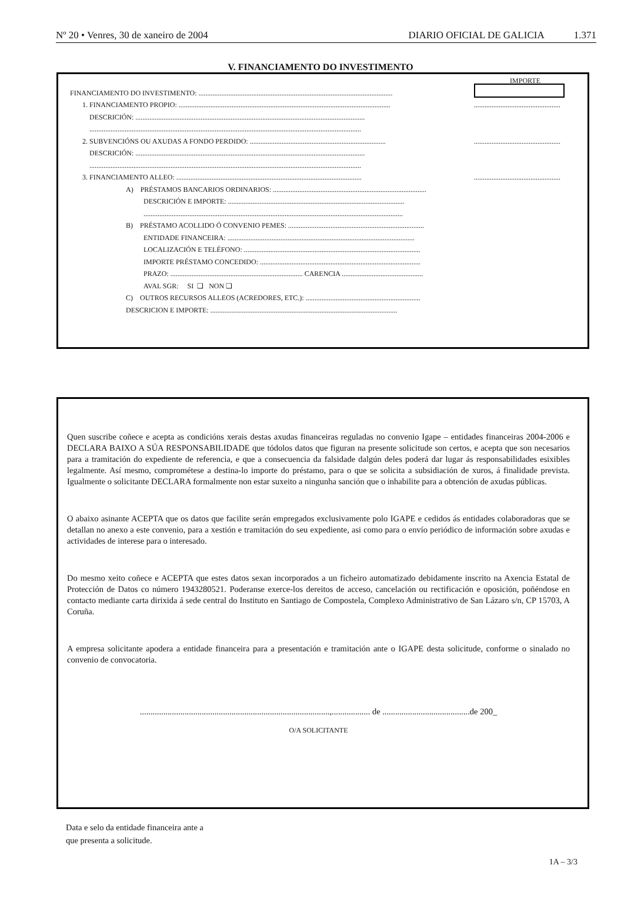Nº 20 • Venres, 30 de xaneiro de 2004 DIARIO OFICIAL DE GALICIA 1.371
V. FINANCIAMENTO DO INVESTIMENTO
IMPORTE
FINANCIAMENTO DO INVESTIMENTO: ..............................................................................................................
1. FINANCIAMENTO PROPIO: ........................................................................................................................
.................................................
DESCRICIÓN: ..................................................................................................................................
..........................................................................................................................................................
2. SUBVENCIÓNS OU AXUDAS A FONDO PERDIDO: .............................................................................
.................................................
DESCRICIÓN: ..................................................................................................................................
..........................................................................................................................................................
3. FINANCIAMENTO ALLEO: .........................................................................................................
.................................................
A) PRÉSTAMOS BANCARIOS ORDINARIOS: .......................................................................................
DESCRICIÓN E IMPORTE: ....................................................................................................
...................................................................................................................................................
B) PRÉSTAMO ACOLLIDO Ó CONVENIO PEMES: .............................................................................
ENTIDADE FINANCEIRA: ..........................................................................................................
LOCALIZACIÓN E TELÉFONO: ....................................................................................................
IMPORTE PRÉSTAMO CONCEDIDO: ...........................................................................................
PRAZO: ........................................................................... CARENCIA ..............................................
AVAL SGR: SI ❑ NON ❑
C) OUTROS RECURSOS ALLEOS (ACREDORES, ETC.): .................................................................
DESCRICION E IMPORTE: ..........................................................................................................
Quen suscribe coñece e acepta as condicións xerais destas axudas financeiras reguladas no convenio Igape – entidades financeiras 2004-2006 e DECLARA BAIXO A SÚA RESPONSABILIDADE que tódolos datos que figuran na presente solicitude son certos, e acepta que son necesarios para a tramitación do expediente de referencia, e que a consecuencia da falsidade dalgún deles poderá dar lugar ás responsabilidades esixibles legalmente. Así mesmo, comprométese a destina-lo importe do préstamo, para o que se solicita a subsidiación de xuros, á finalidade prevista. Igualmente o solicitante DECLARA formalmente non estar suxeito a ningunha sanción que o inhabilite para a obtención de axudas públicas.
O abaixo asinante ACEPTA que os datos que facilite serán empregados exclusivamente polo IGAPE e cedidos ás entidades colaboradoras que se detallan no anexo a este convenio, para a xestión e tramitación do seu expediente, asi como para o envío periódico de información sobre axudas e actividades de interese para o interesado.
Do mesmo xeito coñece e ACEPTA que estes datos sexan incorporados a un ficheiro automatizado debidamente inscrito na Axencia Estatal de Protección de Datos co número 1943280521. Poderanse exerce-los dereitos de acceso, cancelación ou rectificación e oposición, poñéndose en contacto mediante carta dirixida á sede central do Instituto en Santiago de Compostela, Complexo Administrativo de San Lázaro s/n, CP 15703, A Coruña.
A empresa solicitante apodera a entidade financeira para a presentación e tramitación ante o IGAPE desta solicitude, conforme o sinalado no convenio de convocatoria.
.........................................................................................,.................. de .........................................de 200_
O/A SOLICITANTE
Data e selo da entidade financeira ante a
que presenta a solicitude.
1A – 3/3